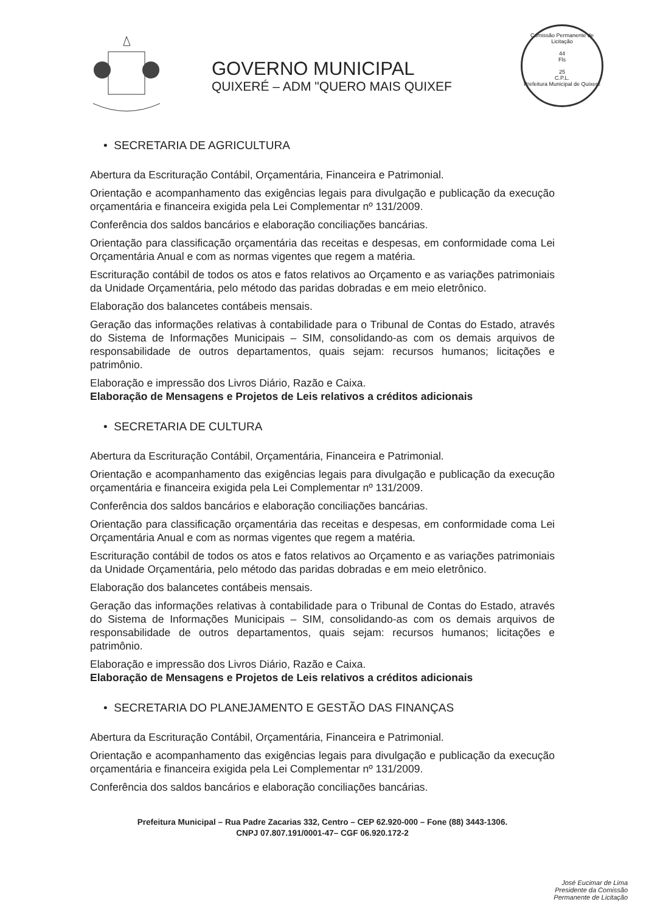GOVERNO MUNICIPAL
QUIXERÉ – ADM "QUERO MAIS QUIXEF
Comissão Permanente de Licitação
44
Fls
25
C.P.L.
Prefeitura Municipal de Quixeré
• SECRETARIA DE AGRICULTURA
Abertura da Escrituração Contábil, Orçamentária, Financeira e Patrimonial.
Orientação e acompanhamento das exigências legais para divulgação e publicação da execução orçamentária e financeira exigida pela Lei Complementar nº 131/2009.
Conferência dos saldos bancários e elaboração conciliações bancárias.
Orientação para classificação orçamentária das receitas e despesas, em conformidade coma Lei Orçamentária Anual e com as normas vigentes que regem a matéria.
Escrituração contábil de todos os atos e fatos relativos ao Orçamento e as variações patrimoniais da Unidade Orçamentária, pelo método das paridas dobradas e em meio eletrônico.
Elaboração dos balancetes contábeis mensais.
Geração das informações relativas à contabilidade para o Tribunal de Contas do Estado, através do Sistema de Informações Municipais – SIM, consolidando-as com os demais arquivos de responsabilidade de outros departamentos, quais sejam: recursos humanos; licitações e patrimônio.
Elaboração e impressão dos Livros Diário, Razão e Caixa.
Elaboração de Mensagens e Projetos de Leis relativos a créditos adicionais
• SECRETARIA DE CULTURA
Abertura da Escrituração Contábil, Orçamentária, Financeira e Patrimonial.
Orientação e acompanhamento das exigências legais para divulgação e publicação da execução orçamentária e financeira exigida pela Lei Complementar nº 131/2009.
Conferência dos saldos bancários e elaboração conciliações bancárias.
Orientação para classificação orçamentária das receitas e despesas, em conformidade coma Lei Orçamentária Anual e com as normas vigentes que regem a matéria.
Escrituração contábil de todos os atos e fatos relativos ao Orçamento e as variações patrimoniais da Unidade Orçamentária, pelo método das paridas dobradas e em meio eletrônico.
Elaboração dos balancetes contábeis mensais.
Geração das informações relativas à contabilidade para o Tribunal de Contas do Estado, através do Sistema de Informações Municipais – SIM, consolidando-as com os demais arquivos de responsabilidade de outros departamentos, quais sejam: recursos humanos; licitações e patrimônio.
Elaboração e impressão dos Livros Diário, Razão e Caixa.
Elaboração de Mensagens e Projetos de Leis relativos a créditos adicionais
• SECRETARIA DO PLANEJAMENTO E GESTÃO DAS FINANÇAS
Abertura da Escrituração Contábil, Orçamentária, Financeira e Patrimonial.
Orientação e acompanhamento das exigências legais para divulgação e publicação da execução orçamentária e financeira exigida pela Lei Complementar nº 131/2009.
Conferência dos saldos bancários e elaboração conciliações bancárias.
Prefeitura Municipal – Rua Padre Zacarias 332, Centro – CEP 62.920-000 – Fone (88) 3443-1306.
CNPJ 07.807.191/0001-47– CGF 06.920.172-2
José Eucimar de Lima
Presidente da Comissão
Permanente de Licitação